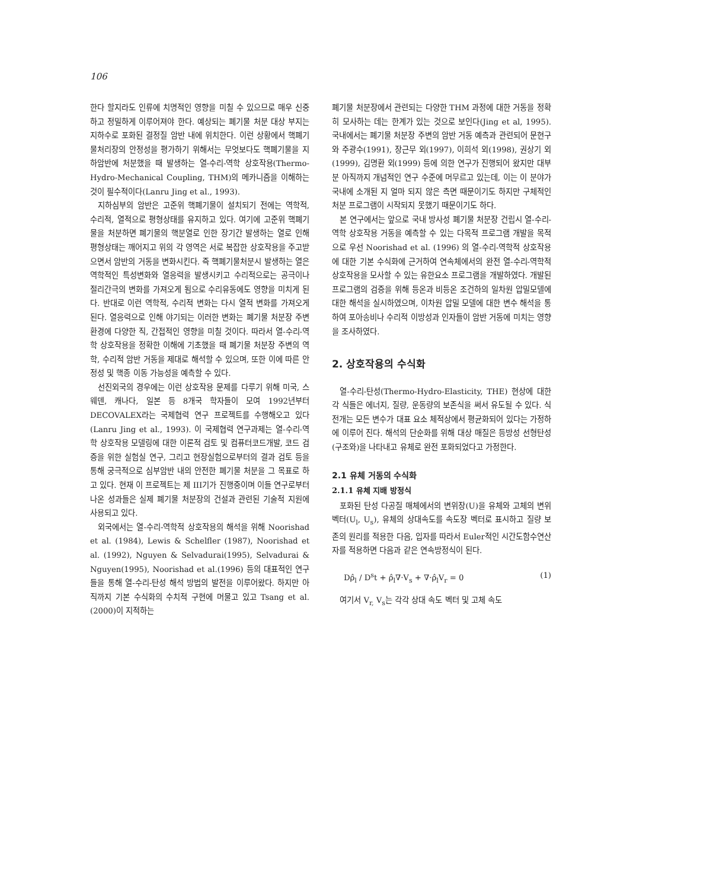106
한다 할지라도 인류에 치명적인 영향을 미칠 수 있으므로 매우 신중하고 정밀하게 이루어져야 한다. 예상되는 폐기물 처분 대상 부지는 지하수로 포화된 결정질 암반 내에 위치한다. 이런 상황에서 핵폐기물처리장의 안정성을 평가하기 위해서는 무엇보다도 핵폐기물을 지하암반에 처분했을 때 발생하는 열-수리-역학 상호작용(Thermo-Hydro-Mechanical Coupling, THM)의 메카니즘을 이해하는 것이 필수적이다(Lanru Jing et al., 1993).
지하심부의 암반은 고준위 핵폐기물이 설치되기 전에는 역학적, 수리적, 열적으로 평형상태를 유지하고 있다. 여기에 고준위 핵폐기물을 처분하면 폐기물의 핵분열로 인한 장기간 발생하는 열로 인해 평형상태는 깨어지고 위의 각 영역은 서로 복잡한 상호작용을 주고받으면서 암반의 거동을 변화시킨다. 즉 핵폐기물처분시 발생하는 열은 역학적인 특성변화와 열응력을 발생시키고 수리적으로는 공극이나 절리간극의 변화를 가져오게 됨으로 수리유동에도 영향을 미치게 된다. 반대로 이런 역학적, 수리적 변화는 다시 열적 변화를 가져오게 된다. 열응력으로 인해 야기되는 이러한 변화는 폐기물 처분장 주변 환경에 다양한 직, 간접적인 영향을 미칠 것이다. 따라서 열-수리-역학 상호작용을 정확한 이해에 기초했을 때 폐기물 처분장 주변의 역학, 수리적 암반 거동을 제대로 해석할 수 있으며, 또한 이에 따른 안정성 및 핵종 이동 가능성을 예측할 수 있다.
선진외국의 경우에는 이런 상호작용 문제를 다루기 위해 미국, 스웨덴, 캐나다, 일본 등 8개국 학자들이 모여 1992년부터 DECOVALEX라는 국제협력 연구 프로젝트를 수행해오고 있다(Lanru Jing et al., 1993). 이 국제협력 연구과제는 열-수리-역학 상호작용 모델링에 대한 이론적 검토 및 컴퓨터코드개발, 코드 검증을 위한 실험실 연구, 그리고 현장실험으로부터의 결과 검토 등을 통해 궁극적으로 심부암반 내의 안전한 폐기물 처분을 그 목표로 하고 있다. 현재 이 프로젝트는 제 III기가 진행중이며 이들 연구로부터 나온 성과들은 실제 폐기물 처분장의 건설과 관련된 기술적 지원에 사용되고 있다.
외국에서는 열-수리-역학적 상호작용의 해석을 위해 Noorishad et al. (1984), Lewis & Schelfler (1987), Noorishad et al. (1992), Nguyen & Selvadurai(1995), Selvadurai & Nguyen(1995), Noorishad et al.(1996) 등의 대표적인 연구들을 통해 열-수리-탄성 해석 방법의 발전을 이루어왔다. 하지만 아직까지 기본 수식화의 수치적 구현에 머물고 있고 Tsang et al.(2000)이 지적하는
폐기물 처분장에서 관련되는 다양한 THM 과정에 대한 거동을 정확히 모사하는 데는 한계가 있는 것으로 보인다(Jing et al, 1995). 국내에서는 폐기물 처분장 주변의 암반 거동 예측과 관련되어 문현구와 주광수(1991), 장근무 외(1997), 이희석 외(1998), 권상기 외(1999), 김명환 외(1999) 등에 의한 연구가 진행되어 왔지만 대부분 아직까지 개념적인 연구 수준에 머무르고 있는데, 이는 이 분야가 국내에 소개된 지 얼마 되지 않은 측면 때문이기도 하지만 구체적인 처분 프로그램이 시작되지 못했기 때문이기도 하다.
본 연구에서는 앞으로 국내 방사성 폐기물 처분장 건립시 열-수리-역학 상호작용 거동을 예측할 수 있는 다목적 프로그램 개발을 목적으로 우선 Noorishad et al. (1996) 의 열-수리-역학적 상호작용에 대한 기본 수식화에 근거하여 연속체에서의 완전 열-수리-역학적 상호작용을 모사할 수 있는 유한요소 프로그램을 개발하였다. 개발된 프로그램의 검증을 위해 등온과 비등온 조건하의 일차원 압밀모델에 대한 해석을 실시하였으며, 이차원 압밀 모델에 대한 변수 해석을 통하여 포아송비나 수리적 이방성과 인자들이 암반 거동에 미치는 영향을 조사하였다.
2. 상호작용의 수식화
열-수리-탄성(Thermo-Hydro-Elasticity, THE) 현상에 대한 각 식들은 에너지, 질량, 운동량의 보존식을 써서 유도될 수 있다. 식 전개는 모든 변수가 대표 요소 체적상에서 평균화되어 있다는 가정하에 이루어 진다. 해석의 단순화를 위해 대상 매질은 등방성 선형탄성(구조와)을 나타내고 유체로 완전 포화되었다고 가정한다.
2.1 유체 거동의 수식화
2.1.1 유체 지배 방정식
포화된 탄성 다공질 매체에서의 변위장(U)을 유체와 고체의 변위 벡터(U<sub>l</sub>, U<sub>s</sub>), 유체의 상대속도를 속도장 벡터로 표시하고 질량 보존의 원리를 적용한 다음, 입자를 따라서 Euler적인 시간도함수연산자를 적용하면 다음과 같은 연속방정식이 된다.
Dρ̂<sub>l</sub> / D<sup>s</sup>t + ρ̂<sub>l</sub>∇·V<sub>s</sub> + ∇·ρ̂<sub>l</sub>V<sub>r</sub> = 0 (1)
여기서 V<sub>r,</sub> V<sub>s</sub>는 각각 상대 속도 벡터 및 고체 속도